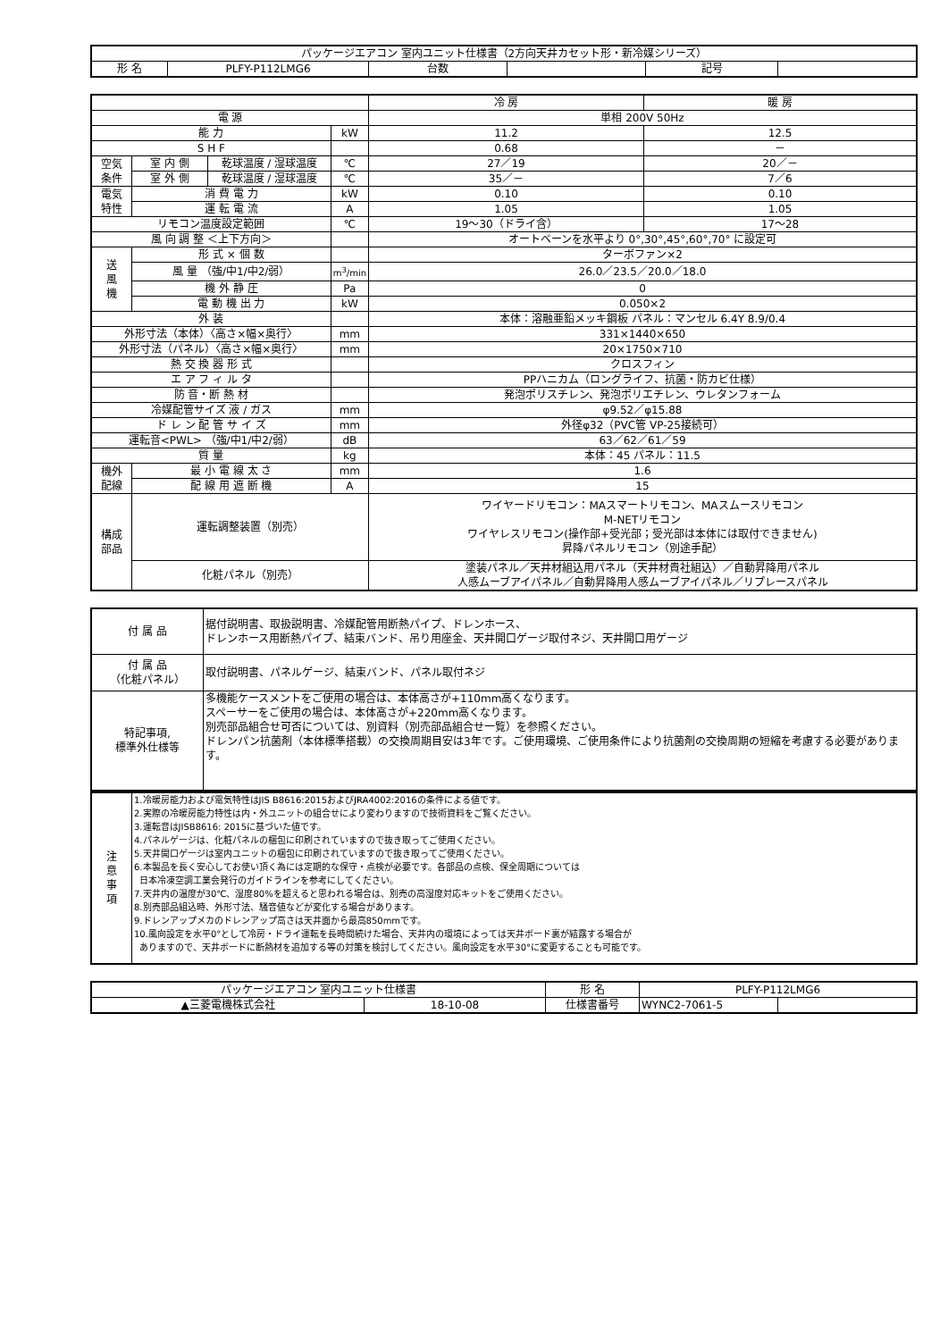| パッケージエアコン 室内ユニット仕様書（2方向天井カセット形・新冷媒シリーズ） | | | | | |
| 形 名 | PLFY-P112LMG6 | 台数 | | 記号 | |
| | | | | 冷 房 | 暖 房 |
| 電 源 | | | | 単相 200V 50Hz | |
| 能 力 | | | kW | 11.2 | 12.5 |
| S H F | | | | 0.68 | － |
| 空気 条件 | 室 内 側 | 乾球温度 / 湿球温度 | ℃ | 27／19 | 20／－ |
| | 室 外 側 | 乾球温度 / 湿球温度 | ℃ | 35／－ | 7／6 |
| 電気 特性 | 消 費 電 力 | | kW | 0.10 | 0.10 |
| | 運 転 電 流 | | A | 1.05 | 1.05 |
| リモコン温度設定範囲 | | | ℃ | 19～30（ドライ含） | 17～28 |
| 風 向 調 整 ＜上下方向＞ | | | | オートベーンを水平より 0°,30°,45°,60°,70° に設定可 | |
| 送 風 機 | 形 式 × 個 数 | | | ターボファン×2 | |
| | 風 量 （強/中1/中2/弱） | | m<sup>3</sup>/min | 26.0／23.5／20.0／18.0 | |
| | 機 外 静 圧 | | Pa | 0 | |
| | 電 動 機 出 力 | | kW | 0.050×2 | |
| 外 装 | | | | 本体：溶融亜鉛メッキ鋼板 パネル：マンセル 6.4Y 8.9/0.4 | |
| 外形寸法（本体）〈高さ×幅×奥行〉 | | | mm | 331×1440×650 | |
| 外形寸法（パネル）〈高さ×幅×奥行〉 | | | mm | 20×1750×710 | |
| 熱 交 換 器 形 式 | | | | クロスフィン | |
| エ ア フ ィ ル タ | | | | PPハニカム（ロングライフ、抗菌・防カビ仕様） | |
| 防 音・断 熱 材 | | | | 発泡ポリスチレン、発泡ポリエチレン、ウレタンフォーム | |
| 冷媒配管サイズ 液 / ガス | | | mm | φ9.52／φ15.88 | |
| ド レ ン 配 管 サ イ ズ | | | mm | 外径φ32（PVC管 VP-25接続可） | |
| 運転音<PWL> （強/中1/中2/弱） | | | dB | 63／62／61／59 | |
| 質 量 | | | kg | 本体：45 パネル：11.5 | |
| 機外 配線 | 最 小 電 線 太 さ | | mm | 1.6 | |
| | 配 線 用 遮 断 機 | | A | 15 | |
| 構成 部品 | 運転調整装置（別売） | | | ワイヤードリモコン：MAスマートリモコン、MAスムースリモコン M-NETリモコン ワイヤレスリモコン(操作部+受光部；受光部は本体には取付できません) 昇降パネルリモコン（別途手配） | |
| | 化粧パネル（別売） | | | 塗装パネル／天井材組込用パネル（天井材貴社組込）／自動昇降用パネル 人感ムーブアイパネル／自動昇降用人感ムーブアイパネル／リプレースパネル | |
| 付 属 品 | 据付説明書、取扱説明書、冷媒配管用断熱パイプ、ドレンホース、 ドレンホース用断熱パイプ、結束バンド、吊り用座金、天井開口ゲージ取付ネジ、天井開口用ゲージ |
| 付 属 品 （化粧パネル） | 取付説明書、パネルゲージ、結束バンド、パネル取付ネジ |
| 特記事項, 標準外仕様等 | 多機能ケースメントをご使用の場合は、本体高さが+110mm高くなります。 スペーサーをご使用の場合は、本体高さが+220mm高くなります。 別売部品組合せ可否については、別資料（別売部品組合せ一覧）を参照ください。 ドレンパン抗菌剤（本体標準搭載）の交換周期目安は3年です。ご使用環境、ご使用条件により抗菌剤の交換周期の短縮を考慮する必要があります。 |
| 注 意 事 項 | 1.冷暖房能力および電気特性はJIS B8616:2015およびJRA4002:2016の条件による値です。 2.実際の冷暖房能力特性は内・外ユニットの組合せにより変わりますので技術資料をご覧ください。 3.運転音はJISB8616: 2015に基づいた値です。 4.パネルゲージは、化粧パネルの梱包に印刷されていますので抜き取ってご使用ください。 5.天井開口ゲージは室内ユニットの梱包に印刷されていますので抜き取ってご使用ください。 6.本製品を長く安心してお使い頂く為には定期的な保守・点検が必要です。各部品の点検、保全周期については 日本冷凍空調工業会発行のガイドラインを参考にしてください。 7.天井内の温度が30℃、湿度80%を超えると思われる場合は、別売の高湿度対応キットをご使用ください。 8.別売部品組込時、外形寸法、騒音値などが変化する場合があります。 9.ドレンアップメカのドレンアップ高さは天井面から最高850mmです。 10.風向設定を水平0°として冷房・ドライ運転を長時間続けた場合、天井内の環境によっては天井ボード裏が結露する場合が ありますので、天井ボードに断熱材を追加する等の対策を検討してください。風向設定を水平30°に変更することも可能です。 |
| パッケージエアコン 室内ユニット仕様書 | | 形 名 | PLFY-P112LMG6 | |
| ▲三菱電機株式会社 | 18-10-08 | 仕様書番号 | WYNC2-7061-5 | |